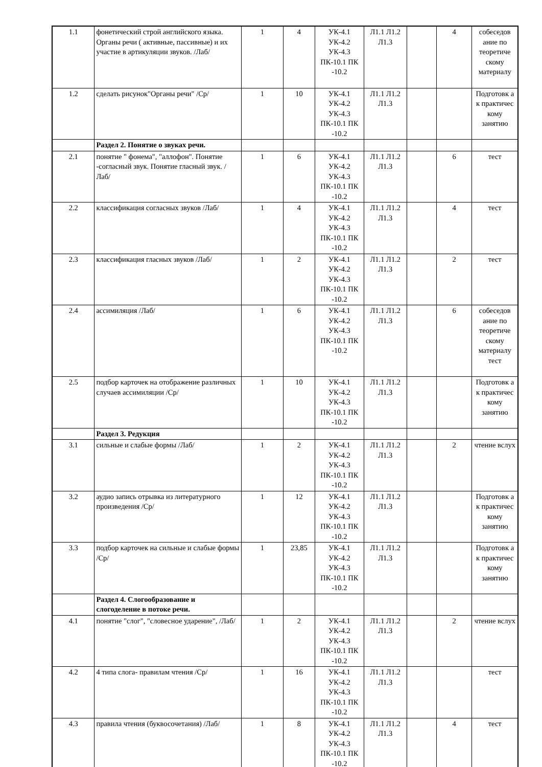| 1.1 | фонетический строй английского языка. Органы речи ( активные, пассивные) и их участие в артикуляции звуков. /Лаб/ | 1 | 4 | УК-4.1 УК-4.2 УК-4.3 ПК-10.1 ПК -10.2 | Л1.1 Л1.2 Л1.3 | | 4 | собеседов ание по теоретиче скому материалу |
| 1.2 | сделать рисунок"Органы речи" /Ср/ | 1 | 10 | УК-4.1 УК-4.2 УК-4.3 ПК-10.1 ПК -10.2 | Л1.1 Л1.2 Л1.3 | | | Подготовк а к практичес кому занятию |
| | Раздел 2. Понятие о звуках речи. | | | | | | | |
| 2.1 | понятие " фонема", "аллофон". Понятие -согласный звук. Понятие гласный звук. /Лаб/ | 1 | 6 | УК-4.1 УК-4.2 УК-4.3 ПК-10.1 ПК -10.2 | Л1.1 Л1.2 Л1.3 | | 6 | тест |
| 2.2 | классификация согласных звуков /Лаб/ | 1 | 4 | УК-4.1 УК-4.2 УК-4.3 ПК-10.1 ПК -10.2 | Л1.1 Л1.2 Л1.3 | | 4 | тест |
| 2.3 | классификация гласных звуков /Лаб/ | 1 | 2 | УК-4.1 УК-4.2 УК-4.3 ПК-10.1 ПК -10.2 | Л1.1 Л1.2 Л1.3 | | 2 | тест |
| 2.4 | ассимиляция /Лаб/ | 1 | 6 | УК-4.1 УК-4.2 УК-4.3 ПК-10.1 ПК -10.2 | Л1.1 Л1.2 Л1.3 | | 6 | собеседов ание по теоретиче скому материалу тест |
| 2.5 | подбор карточек на отображение различных случаев ассимиляции /Ср/ | 1 | 10 | УК-4.1 УК-4.2 УК-4.3 ПК-10.1 ПК -10.2 | Л1.1 Л1.2 Л1.3 | | | Подготовк а к практичес кому занятию |
| | Раздел 3. Редукция | | | | | | | |
| 3.1 | сильные и слабые формы /Лаб/ | 1 | 2 | УК-4.1 УК-4.2 УК-4.3 ПК-10.1 ПК -10.2 | Л1.1 Л1.2 Л1.3 | | 2 | чтение вслух |
| 3.2 | аудио запись отрывка из литературного произведения /Ср/ | 1 | 12 | УК-4.1 УК-4.2 УК-4.3 ПК-10.1 ПК -10.2 | Л1.1 Л1.2 Л1.3 | | | Подготовк а к практичес кому занятию |
| 3.3 | подбор карточек на сильные и слабые формы /Ср/ | 1 | 23,85 | УК-4.1 УК-4.2 УК-4.3 ПК-10.1 ПК -10.2 | Л1.1 Л1.2 Л1.3 | | | Подготовк а к практичес кому занятию |
| | Раздел 4. Слогообразование и слогоделение в потоке речи. | | | | | | | |
| 4.1 | понятие "слог", "словесное ударение", /Лаб/ | 1 | 2 | УК-4.1 УК-4.2 УК-4.3 ПК-10.1 ПК -10.2 | Л1.1 Л1.2 Л1.3 | | 2 | чтение вслух |
| 4.2 | 4 типа слога- правилам чтения /Ср/ | 1 | 16 | УК-4.1 УК-4.2 УК-4.3 ПК-10.1 ПК -10.2 | Л1.1 Л1.2 Л1.3 | | | тест |
| 4.3 | правила чтения (буквосочетания) /Лаб/ | 1 | 8 | УК-4.1 УК-4.2 УК-4.3 ПК-10.1 ПК -10.2 | Л1.1 Л1.2 Л1.3 | | 4 | тест |